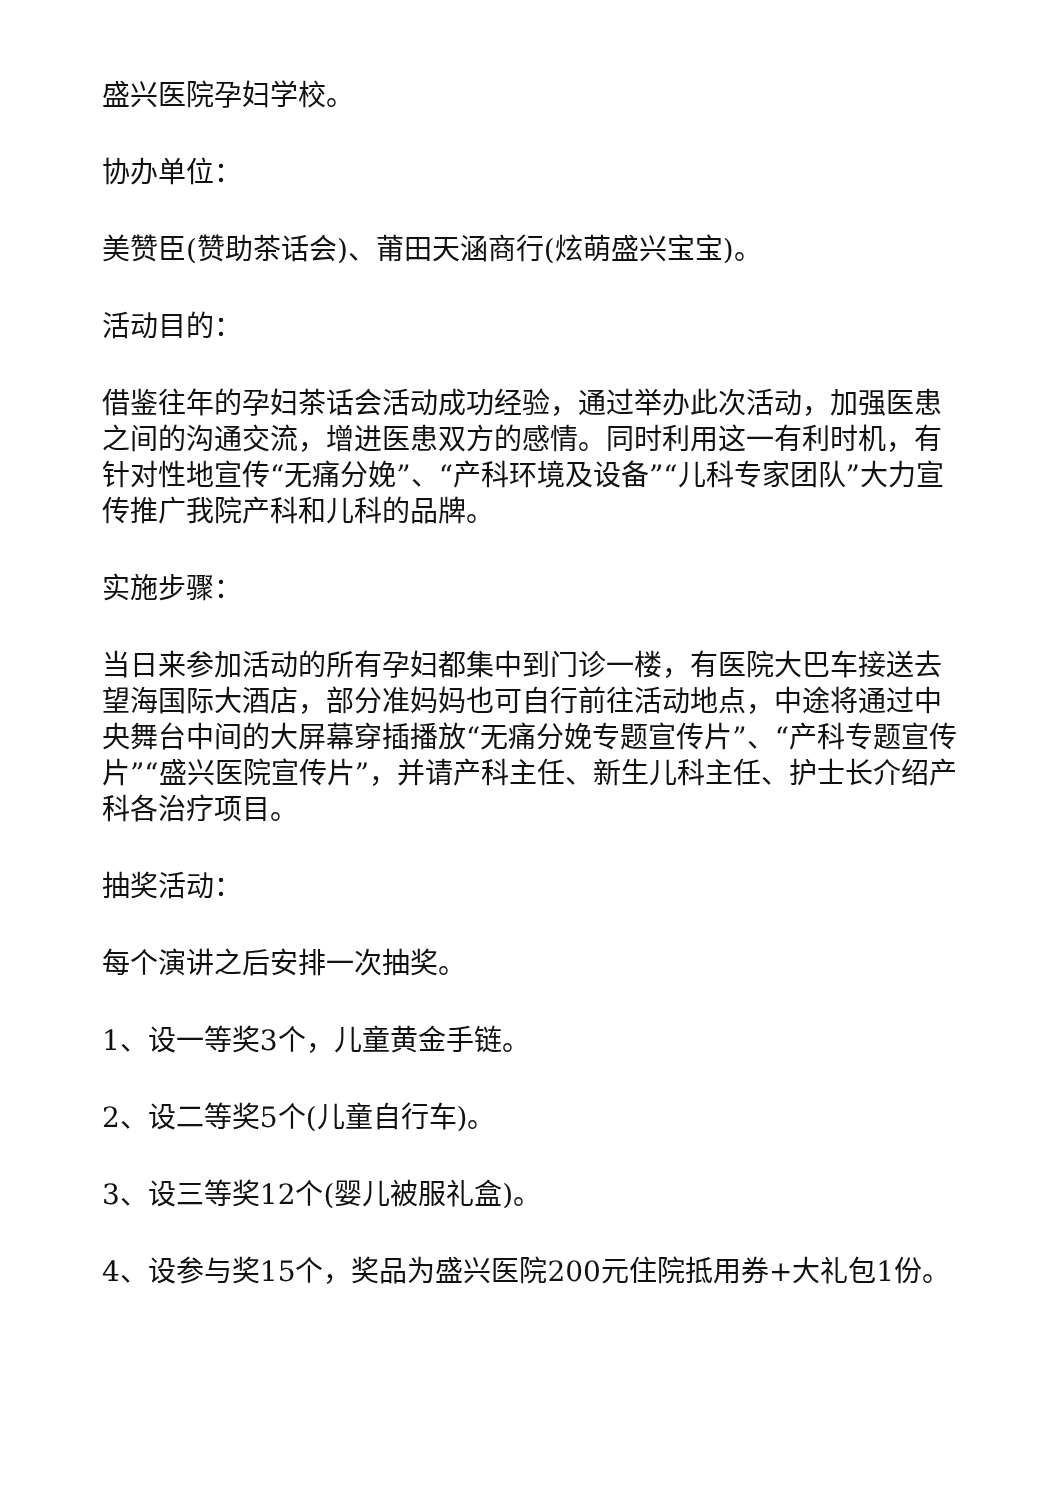盛兴医院孕妇学校。
协办单位：
美赞臣(赞助茶话会)、莆田天涵商行(炫萌盛兴宝宝)。
活动目的：
借鉴往年的孕妇茶话会活动成功经验，通过举办此次活动，加强医患之间的沟通交流，增进医患双方的感情。同时利用这一有利时机，有针对性地宣传“无痛分娩”、“产科环境及设备”“儿科专家团队”大力宣传推广我院产科和儿科的品牌。
实施步骤：
当日来参加活动的所有孕妇都集中到门诊一楼，有医院大巴车接送去望海国际大酒店，部分准妈妈也可自行前往活动地点，中途将通过中央舞台中间的大屏幕穿插播放“无痛分娩专题宣传片”、“产科专题宣传片”“盛兴医院宣传片”，并请产科主任、新生儿科主任、护士长介绍产科各治疗项目。
抽奖活动：
每个演讲之后安排一次抽奖。
1、设一等奖3个，儿童黄金手链。
2、设二等奖5个(儿童自行车)。
3、设三等奖12个(婴儿被服礼盒)。
4、设参与奖15个，奖品为盛兴医院200元住院抵用券+大礼包1份。